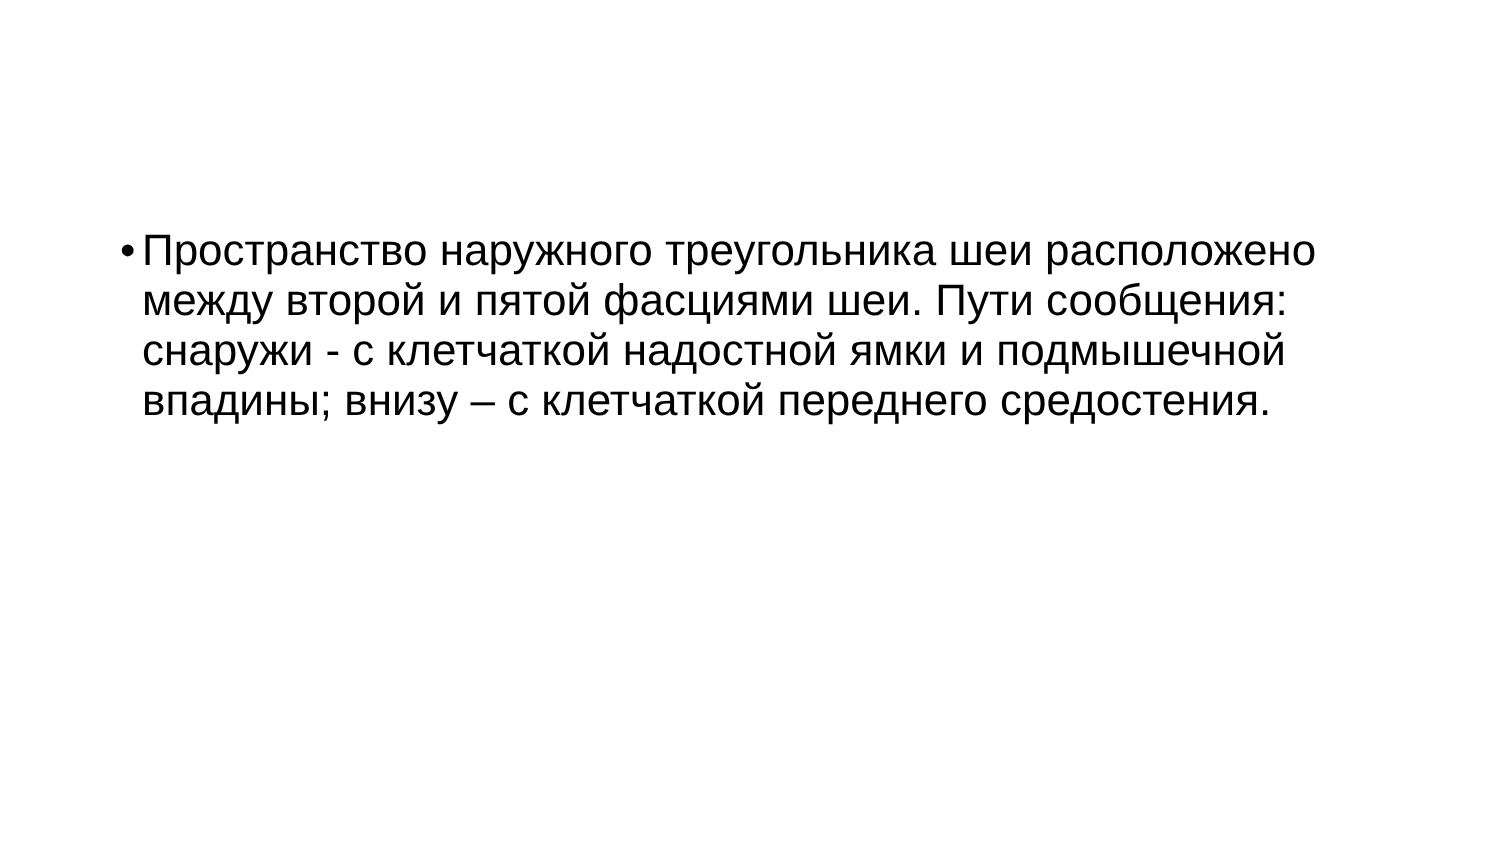• Пространство наружного треугольника шеи расположено между второй и пятой фасциями шеи. Пути сообщения: снаружи - с клетчаткой надостной ямки и подмышечной впадины; внизу – с клетчаткой переднего средостения.